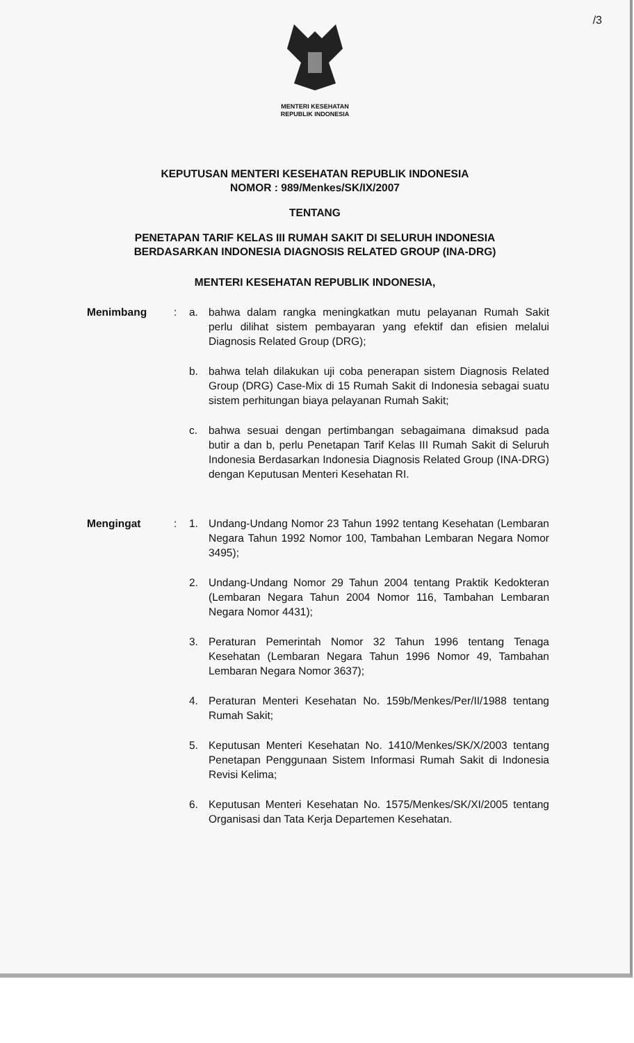/3
MENTERI KESEHATAN
REPUBLIK INDONESIA
KEPUTUSAN MENTERI KESEHATAN REPUBLIK INDONESIA
NOMOR : 989/Menkes/SK/IX/2007
TENTANG
PENETAPAN TARIF KELAS III RUMAH SAKIT DI SELURUH INDONESIA
BERDASARKAN INDONESIA DIAGNOSIS RELATED GROUP (INA-DRG)
MENTERI KESEHATAN REPUBLIK INDONESIA,
Menimbang : a. bahwa dalam rangka meningkatkan mutu pelayanan Rumah Sakit perlu dilihat sistem pembayaran yang efektif dan efisien melalui Diagnosis Related Group (DRG);
b. bahwa telah dilakukan uji coba penerapan sistem Diagnosis Related Group (DRG) Case-Mix di 15 Rumah Sakit di Indonesia sebagai suatu sistem perhitungan biaya pelayanan Rumah Sakit;
c. bahwa sesuai dengan pertimbangan sebagaimana dimaksud pada butir a dan b, perlu Penetapan Tarif Kelas III Rumah Sakit di Seluruh Indonesia Berdasarkan Indonesia Diagnosis Related Group (INA-DRG) dengan Keputusan Menteri Kesehatan RI.
Mengingat : 1. Undang-Undang Nomor 23 Tahun 1992 tentang Kesehatan (Lembaran Negara Tahun 1992 Nomor 100, Tambahan Lembaran Negara Nomor 3495);
2. Undang-Undang Nomor 29 Tahun 2004 tentang Praktik Kedokteran (Lembaran Negara Tahun 2004 Nomor 116, Tambahan Lembaran Negara Nomor 4431);
3. Peraturan Pemerintah Nomor 32 Tahun 1996 tentang Tenaga Kesehatan (Lembaran Negara Tahun 1996 Nomor 49, Tambahan Lembaran Negara Nomor 3637);
4. Peraturan Menteri Kesehatan No. 159b/Menkes/Per/II/1988 tentang Rumah Sakit;
5. Keputusan Menteri Kesehatan No. 1410/Menkes/SK/X/2003 tentang Penetapan Penggunaan Sistem Informasi Rumah Sakit di Indonesia Revisi Kelima;
6. Keputusan Menteri Kesehatan No. 1575/Menkes/SK/XI/2005 tentang Organisasi dan Tata Kerja Departemen Kesehatan.